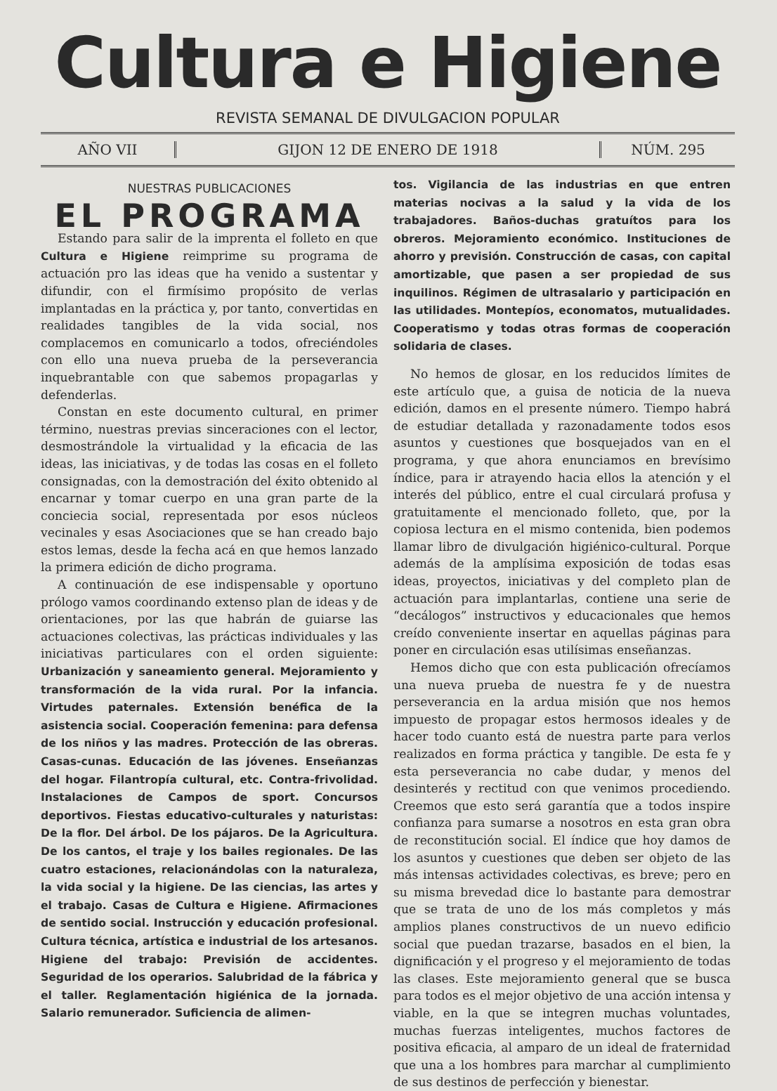Cultura e Higiene
REVISTA SEMANAL DE DIVULGACION POPULAR
AÑO VII GIJON 12 DE ENERO DE 1918 NÚM. 295
NUESTRAS PUBLICACIONES
EL PROGRAMA
Estando para salir de la imprenta el folleto en que Cultura e Higiene reimprime su programa de actuación pro las ideas que ha venido a sustentar y difundir, con el firmísimo propósito de verlas implantadas en la práctica y, por tanto, convertidas en realidades tangibles de la vida social, nos complacemos en comunicarlo a todos, ofreciéndoles con ello una nueva prueba de la perseverancia inquebrantable con que sabemos propagarlas y defenderlas.
Constan en este documento cultural, en primer término, nuestras previas sinceraciones con el lector, desmostrándole la virtualidad y la eficacia de las ideas, las iniciativas, y de todas las cosas en el folleto consignadas, con la demostración del éxito obtenido al encarnar y tomar cuerpo en una gran parte de la conciecia social, representada por esos núcleos vecinales y esas Asociaciones que se han creado bajo estos lemas, desde la fecha acá en que hemos lanzado la primera edición de dicho programa.
A continuación de ese indispensable y oportuno prólogo vamos coordinando extenso plan de ideas y de orientaciones, por las que habrán de guiarse las actuaciones colectivas, las prácticas individuales y las iniciativas particulares con el orden siguiente: Urbanización y saneamiento general. Mejoramiento y transformación de la vida rural. Por la infancia. Virtudes paternales. Extensión benéfica de la asistencia social. Cooperación femenina: para defensa de los niños y las madres. Protección de las obreras. Casas-cunas. Educación de las jóvenes. Enseñanzas del hogar. Filantropía cultural, etc. Contra-frivolidad. Instalaciones de Campos de sport. Concursos deportivos. Fiestas educativo-culturales y naturistas: De la flor. Del árbol. De los pájaros. De la Agricultura. De los cantos, el traje y los bailes regionales. De las cuatro estaciones, relacionándolas con la naturaleza, la vida social y la higiene. De las ciencias, las artes y el trabajo. Casas de Cultura e Higiene. Afirmaciones de sentido social. Instrucción y educación profesional. Cultura técnica, artística e industrial de los artesanos. Higiene del trabajo: Previsión de accidentes. Seguridad de los operarios. Salubridad de la fábrica y el taller. Reglamentación higiénica de la jornada. Salario remunerador. Suficiencia de alimen-
tos. Vigilancia de las industrias en que entren materias nocivas a la salud y la vida de los trabajadores. Baños-duchas gratuítos para los obreros. Mejoramiento económico. Instituciones de ahorro y previsión. Construcción de casas, con capital amortizable, que pasen a ser propiedad de sus inquilinos. Régimen de ultrasalario y participación en las utilidades. Montepíos, economatos, mutualidades. Cooperatismo y todas otras formas de cooperación solidaria de clases.
No hemos de glosar, en los reducidos límites de este artículo que, a guisa de noticia de la nueva edición, damos en el presente número. Tiempo habrá de estudiar detallada y razonadamente todos esos asuntos y cuestiones que bosquejados van en el programa, y que ahora enunciamos en brevísimo índice, para ir atrayendo hacia ellos la atención y el interés del público, entre el cual circulará profusa y gratuitamente el mencionado folleto, que, por la copiosa lectura en el mismo contenida, bien podemos llamar libro de divulgación higiénico-cultural. Porque además de la amplísima exposición de todas esas ideas, proyectos, iniciativas y del completo plan de actuación para implantarlas, contiene una serie de “decálogos” instructivos y educacionales que hemos creído conveniente insertar en aquellas páginas para poner en circulación esas utilísimas enseñanzas.
Hemos dicho que con esta publicación ofrecíamos una nueva prueba de nuestra fe y de nuestra perseverancia en la ardua misión que nos hemos impuesto de propagar estos hermosos ideales y de hacer todo cuanto está de nuestra parte para verlos realizados en forma práctica y tangible. De esta fe y esta perseverancia no cabe dudar, y menos del desinterés y rectitud con que venimos procediendo. Creemos que esto será garantía que a todos inspire confianza para sumarse a nosotros en esta gran obra de reconstitución social. El índice que hoy damos de los asuntos y cuestiones que deben ser objeto de las más intensas actividades colectivas, es breve; pero en su misma brevedad dice lo bastante para demostrar que se trata de uno de los más completos y más amplios planes constructivos de un nuevo edificio social que puedan trazarse, basados en el bien, la dignificación y el progreso y el mejoramiento de todas las clases. Este mejoramiento general que se busca para todos es el mejor objetivo de una acción intensa y viable, en la que se integren muchas voluntades, muchas fuerzas inteligentes, muchos factores de positiva eficacia, al amparo de un ideal de fraternidad que una a los hombres para marchar al cumplimiento de sus destinos de perfección y bienestar.